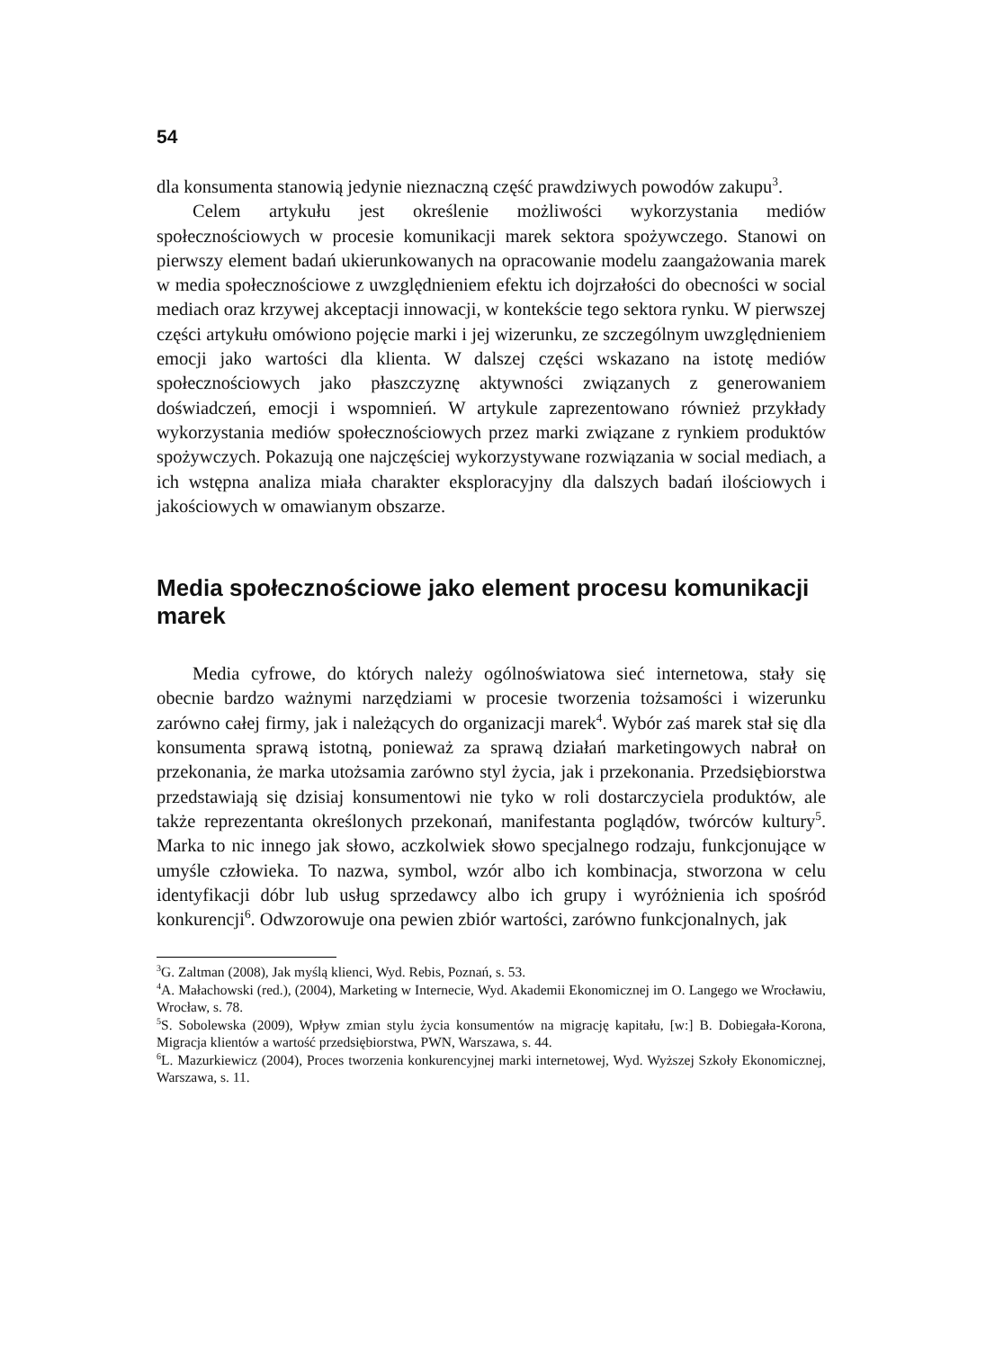54
dla konsumenta stanowią jedynie nieznaczną część prawdziwych powodów zakupu<sup>3</sup>.
Celem artykułu jest określenie możliwości wykorzystania mediów społecznościowych w procesie komunikacji marek sektora spożywczego. Stanowi on pierwszy element badań ukierunkowanych na opracowanie modelu zaangażowania marek w media społecznościowe z uwzględnieniem efektu ich dojrzałości do obecności w social mediach oraz krzywej akceptacji innowacji, w kontekście tego sektora rynku. W pierwszej części artykułu omówiono pojęcie marki i jej wizerunku, ze szczególnym uwzględnieniem emocji jako wartości dla klienta. W dalszej części wskazano na istotę mediów społecznościowych jako płaszczyznę aktywności związanych z generowaniem doświadczeń, emocji i wspomnień. W artykule zaprezentowano również przykłady wykorzystania mediów społecznościowych przez marki związane z rynkiem produktów spożywczych. Pokazują one najczęściej wykorzystywane rozwiązania w social mediach, a ich wstępna analiza miała charakter eksploracyjny dla dalszych badań ilościowych i jakościowych w omawianym obszarze.
Media społecznościowe jako element procesu komunikacji marek
Media cyfrowe, do których należy ogólnoświatowa sieć internetowa, stały się obecnie bardzo ważnymi narzędziami w procesie tworzenia tożsamości i wizerunku zarówno całej firmy, jak i należących do organizacji marek<sup>4</sup>. Wybór zaś marek stał się dla konsumenta sprawą istotną, ponieważ za sprawą działań marketingowych nabrał on przekonania, że marka utożsamia zarówno styl życia, jak i przekonania. Przedsiębiorstwa przedstawiają się dzisiaj konsumentowi nie tyko w roli dostarczyciela produktów, ale także reprezentanta określonych przekonań, manifestanta poglądów, twórców kultury<sup>5</sup>. Marka to nic innego jak słowo, aczkolwiek słowo specjalnego rodzaju, funkcjonujące w umyśle człowieka. To nazwa, symbol, wzór albo ich kombinacja, stworzona w celu identyfikacji dóbr lub usług sprzedawcy albo ich grupy i wyróżnienia ich spośród konkurencji<sup>6</sup>. Odwzorowuje ona pewien zbiór wartości, zarówno funkcjonalnych, jak
<sup>3</sup> G. Zaltman (2008), Jak myślą klienci, Wyd. Rebis, Poznań, s. 53.
<sup>4</sup> A. Małachowski (red.), (2004), Marketing w Internecie, Wyd. Akademii Ekonomicznej im O. Langego we Wrocławiu, Wrocław, s. 78.
<sup>5</sup> S. Sobolewska (2009), Wpływ zmian stylu życia konsumentów na migrację kapitału, [w:] B. Dobiegała-Korona, Migracja klientów a wartość przedsiębiorstwa, PWN, Warszawa, s. 44.
<sup>6</sup> L. Mazurkiewicz (2004), Proces tworzenia konkurencyjnej marki internetowej, Wyd. Wyższej Szkoły Ekonomicznej, Warszawa, s. 11.